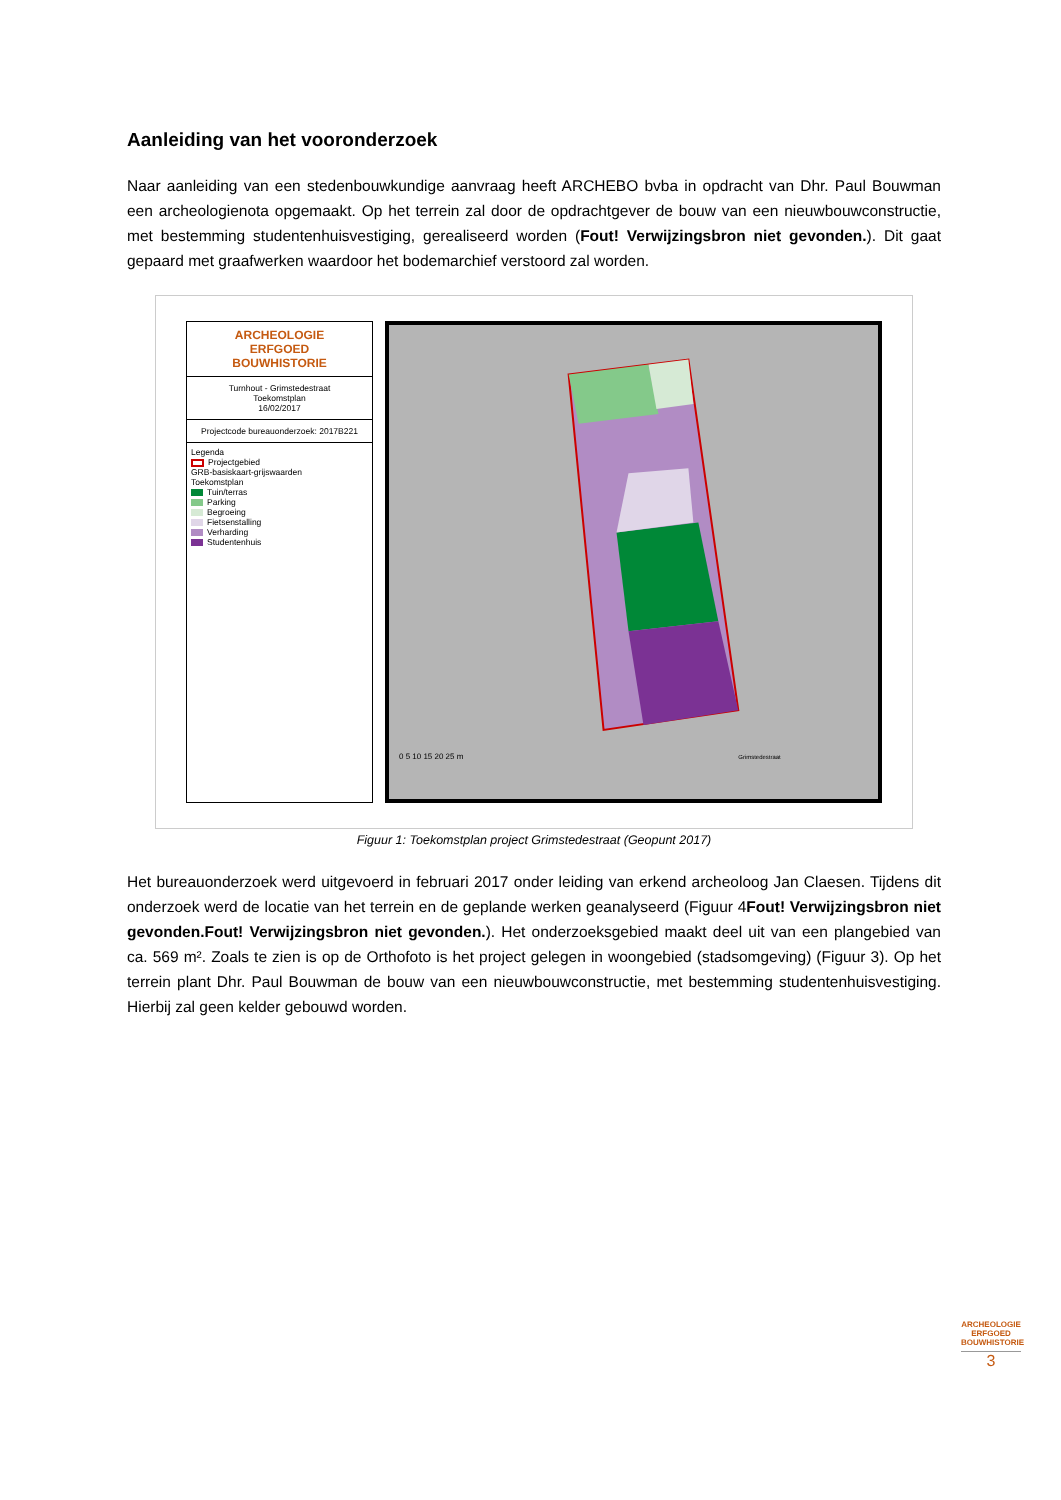Aanleiding van het vooronderzoek
Naar aanleiding van een stedenbouwkundige aanvraag heeft ARCHEBO bvba in opdracht van Dhr. Paul Bouwman een archeologienota opgemaakt. Op het terrein zal door de opdrachtgever de bouw van een nieuwbouwconstructie, met bestemming studentenhuisvestiging, gerealiseerd worden (Fout! Verwijzingsbron niet gevonden.). Dit gaat gepaard met graafwerken waardoor het bodemarchief verstoord zal worden.
ARCHEOLOGIE
ERFGOED
BOUWHISTORIE
Turnhout - Grimstedestraat
Toekomstplan
16/02/2017
Projectcode bureauonderzoek: 2017B221
Legenda
Projectgebied
GRB-basiskaart-grijswaarden
Toekomstplan
Tuin/terras
Parking
Begroeing
Fietsenstalling
Verharding
Studentenhuis
0 5 10 15 20 25 m
Grimstedestraat
Figuur 1: Toekomstplan project Grimstedestraat (Geopunt 2017)
Het bureauonderzoek werd uitgevoerd in februari 2017 onder leiding van erkend archeoloog Jan Claesen. Tijdens dit onderzoek werd de locatie van het terrein en de geplande werken geanalyseerd (Figuur 4Fout! Verwijzingsbron niet gevonden.Fout! Verwijzingsbron niet gevonden.). Het onderzoeksgebied maakt deel uit van een plangebied van ca. 569 m². Zoals te zien is op de Orthofoto is het project gelegen in woongebied (stadsomgeving) (Figuur 3). Op het terrein plant Dhr. Paul Bouwman de bouw van een nieuwbouwconstructie, met bestemming studentenhuisvestiging. Hierbij zal geen kelder gebouwd worden.
ARCHEOLOGIE ERFGOED BOUWHISTORIE
3